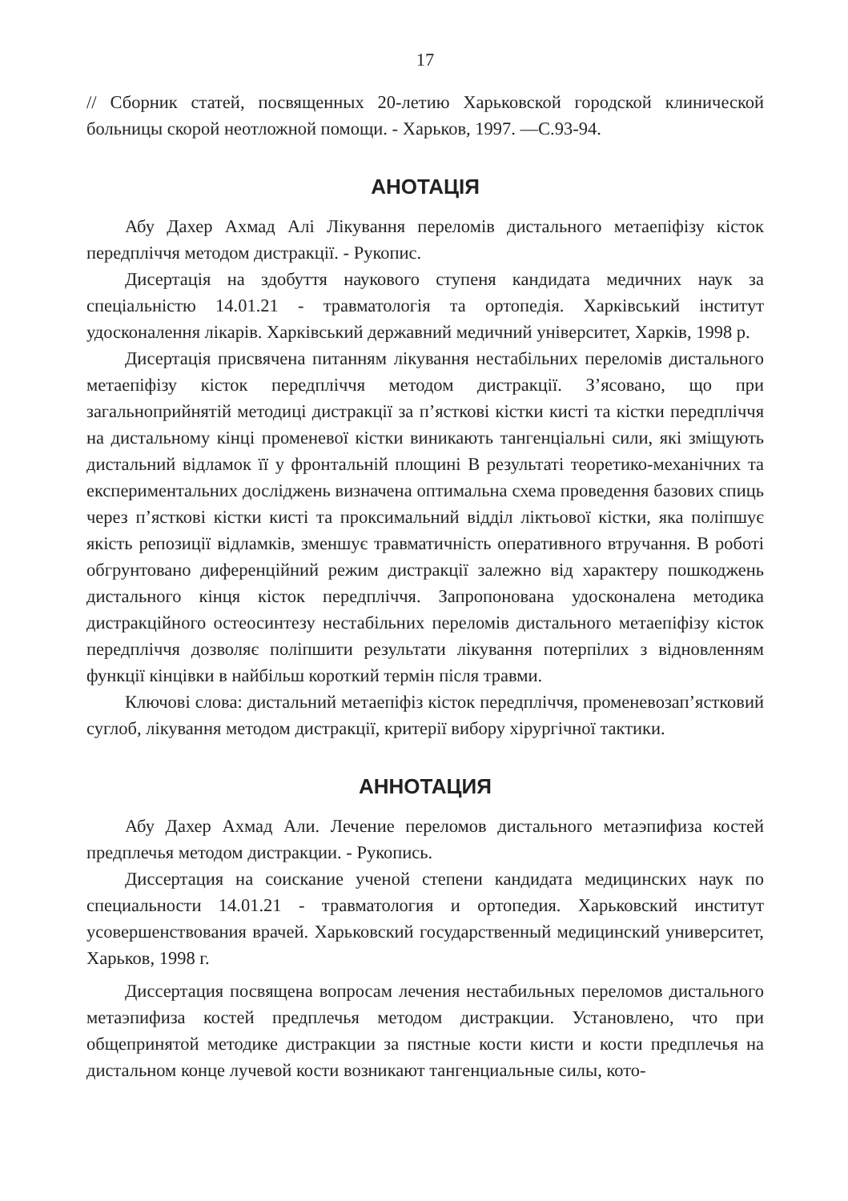17
// Сборник статей, посвященных 20-летию Харьковской городской клинической больницы скорой неотложной помощи. - Харьков, 1997. —С.93-94.
АНОТАЦІЯ
Абу Дахер Ахмад Алі Лікування переломів дистального метаепіфізу кісток передпліччя методом дистракції. - Рукопис.
Дисертація на здобуття наукового ступеня кандидата медичних наук за спеціальністю 14.01.21 - травматологія та ортопедія. Харківський інститут удосконалення лікарів. Харківський державний медичний університет, Харків, 1998 р.
Дисертація присвячена питанням лікування нестабільних переломів дистального метаепіфізу кісток передпліччя методом дистракції. З’ясовано, що при загальноприйнятій методиці дистракції за п’ясткові кістки кисті та кістки передпліччя на дистальному кінці променевої кістки виникають тангенціальні сили, які зміщують дистальний відламок її у фронтальній площині В результаті теоретико-механічних та експериментальних досліджень визначена оптимальна схема проведення базових спиць через п’ясткові кістки кисті та проксимальний відділ ліктьової кістки, яка поліпшує якість репозиції відламків, зменшує травматичність оперативного втручання. В роботі обгрунтовано диференційний режим дистракції залежно від характеру пошкоджень дистального кінця кісток передпліччя. Запропонована удосконалена методика дистракційного остеосинтезу нестабільних переломів дистального метаепіфізу кісток передпліччя дозволяє поліпшити результати лікування потерпілих з відновленням функції кінцівки в найбільш короткий термін після травми.
Ключові слова: дистальний метаепіфіз кісток передпліччя, променевозап’ястковий суглоб, лікування методом дистракції, критерії вибору хірургічної тактики.
АННОТАЦИЯ
Абу Дахер Ахмад Али. Лечение переломов дистального метаэпифиза костей предплечья методом дистракции. - Рукопись.
Диссертация на соискание ученой степени кандидата медицинских наук по специальности 14.01.21 - травматология и ортопедия. Харьковский институт усовершенствования врачей. Харьковский государственный медицинский университет, Харьков, 1998 г.
Диссертация посвящена вопросам лечения нестабильных переломов дистального метаэпифиза костей предплечья методом дистракции. Установлено, что при общепринятой методике дистракции за пястные кости кисти и кости предплечья на дистальном конце лучевой кости возникают тангенциальные силы, кото-